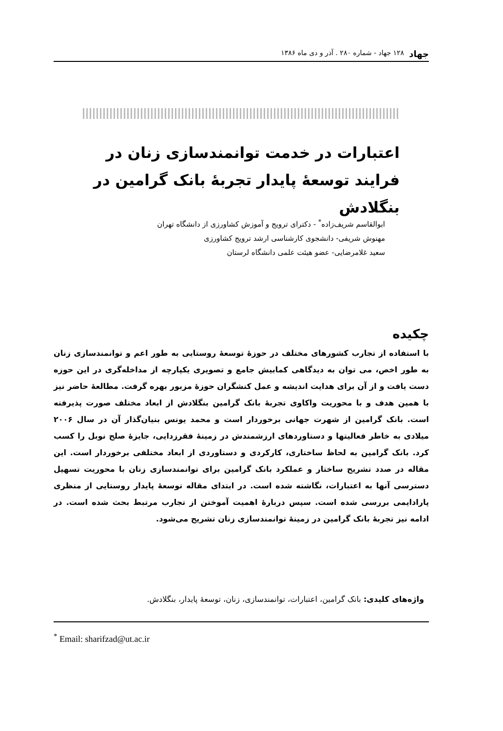جهاد ۱۲۸ جهاد - شماره ۲۸۰ . آذر و دی ماه ۱۳۸۶
اعتبارات در خدمت توانمندسازی زنان در فرایند توسعهٔ پایدار تجربهٔ بانک گرامین در بنگلادش
ابوالقاسم شریف‌زاده<sup>*</sup> - دکترای ترویج و آموزش کشاورزی از دانشگاه تهران
مهنوش شریفی- دانشجوی کارشناسی ارشد ترویج کشاورزی
سعید غلامرضایی- عضو هیئت علمی دانشگاه لرستان
چکیده
با استفاده از تجارب کشورهای مختلف در حوزهٔ توسعهٔ روستایی به طور اعم و توانمندسازی زنان به طور اخص، می توان به دیدگاهی کمابیش جامع و تصویری یکپارچه از مداخله‌گری در این حوزه دست یافت و از آن برای هدایت اندیشه و عمل کنشگران حوزهٔ مزبور بهره گرفت. مطالعهٔ حاضر نیز با همین هدف و با محوریت واکاوی تجربهٔ بانک گرامین بنگلادش از ابعاد مختلف صورت پذیرفته است. بانک گرامین از شهرت جهانی برخوردار است و محمد یونس بنیان‌گذار آن در سال ۲۰۰۶ میلادی به خاطر فعالیتها و دستاوردهای ارزشمندش در زمینهٔ فقرزدایی، جایزهٔ صلح نوبل را کسب کرد. بانک گرامین به لحاظ ساختاری، کارکردی و دستاوردی از ابعاد مختلفی برخوردار است. این مقاله در صدد تشریح ساختار و عملکرد بانک گرامین برای توانمندسازی زنان با محوریت تسهیل دسترسی آنها به اعتبارات، نگاشته شده است. در ابتدای مقاله توسعهٔ پایدار روستایی از منظری پارادایمی بررسی شده است. سپس دربارهٔ اهمیت آموختن از تجارب مرتبط بحث شده است. در ادامه نیز تجربهٔ بانک گرامین در زمینهٔ توانمندسازی زنان تشریح می‌شود.
واژه‌های کلیدی: بانک گرامین، اعتبارات، توانمندسازی، زنان، توسعهٔ پایدار، بنگلادش.
<sup>*</sup> Email: sharifzad@ut.ac.ir